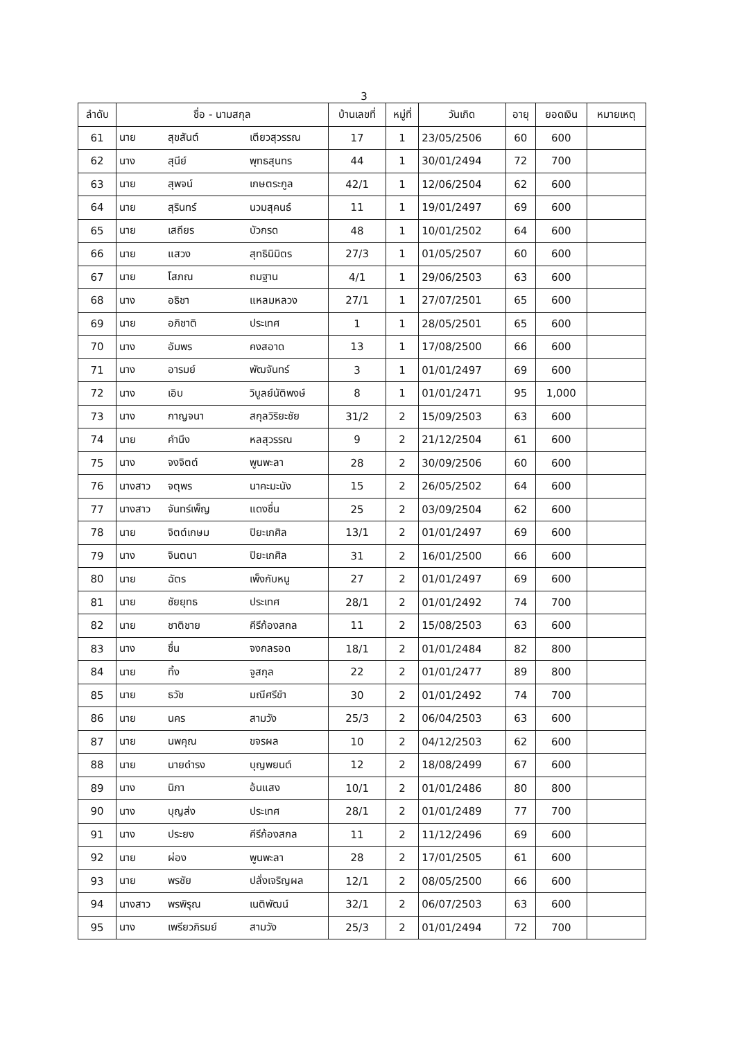3
| ลำดับ | ชื่อ - นามสกุล | | | บ้านเลขที่ | หมู่ที่ | วันเกิด | อายุ | ยอดเงิน | หมายเหตุ |
| --- | --- | --- | --- | --- | --- | --- | --- | --- | --- |
| 61 | นาย | สุขสันต์ | เตียวสุวรรณ | 17 | 1 | 23/05/2506 | 60 | 600 | |
| 62 | นาง | สุนีย์ | พุทธสุนทร | 44 | 1 | 30/01/2494 | 72 | 700 | |
| 63 | นาย | สุพจน์ | เกษตระกูล | 42/1 | 1 | 12/06/2504 | 62 | 600 | |
| 64 | นาย | สุรินทร์ | นวมสุคนธ์ | 11 | 1 | 19/01/2497 | 69 | 600 | |
| 65 | นาย | เสถียร | บัวกรด | 48 | 1 | 10/01/2502 | 64 | 600 | |
| 66 | นาย | แสวง | สุทธินิมิตร | 27/3 | 1 | 01/05/2507 | 60 | 600 | |
| 67 | นาย | โสภณ | ถมฐาน | 4/1 | 1 | 29/06/2503 | 63 | 600 | |
| 68 | นาง | อธิชา | แหลมหลวง | 27/1 | 1 | 27/07/2501 | 65 | 600 | |
| 69 | นาย | อภิชาติ | ประเทศ | 1 | 1 | 28/05/2501 | 65 | 600 | |
| 70 | นาง | อัมพร | คงสอาด | 13 | 1 | 17/08/2500 | 66 | 600 | |
| 71 | นาง | อารมย์ | พัฒจันทร์ | 3 | 1 | 01/01/2497 | 69 | 600 | |
| 72 | นาง | เอิบ | วิบูลย์นัติพงษ์ | 8 | 1 | 01/01/2471 | 95 | 1,000 | |
| 73 | นาง | กาญจนา | สกุลวิริยะชัย | 31/2 | 2 | 15/09/2503 | 63 | 600 | |
| 74 | นาย | คำนึง | หลสุวรรณ | 9 | 2 | 21/12/2504 | 61 | 600 | |
| 75 | นาง | จงจิตต์ | พูนพะลา | 28 | 2 | 30/09/2506 | 60 | 600 | |
| 76 | นางสาว | จตุพร | นาคะมะนัง | 15 | 2 | 26/05/2502 | 64 | 600 | |
| 77 | นางสาว | จันทร์เพ็ญ | แดงชื่น | 25 | 2 | 03/09/2504 | 62 | 600 | |
| 78 | นาย | จิตต์เกษม | ปิยะเกศิล | 13/1 | 2 | 01/01/2497 | 69 | 600 | |
| 79 | นาง | จินตนา | ปิยะเกศิล | 31 | 2 | 16/01/2500 | 66 | 600 | |
| 80 | นาย | ฉัตร | เพ็งกับหนู | 27 | 2 | 01/01/2497 | 69 | 600 | |
| 81 | นาย | ชัยยุทธ | ประเทศ | 28/1 | 2 | 01/01/2492 | 74 | 700 | |
| 82 | นาย | ชาติชาย | คีรีก้องสกล | 11 | 2 | 15/08/2503 | 63 | 600 | |
| 83 | นาง | ชื่น | จงกลรอด | 18/1 | 2 | 01/01/2484 | 82 | 800 | |
| 84 | นาย | ทิ้ง | จูสกุล | 22 | 2 | 01/01/2477 | 89 | 800 | |
| 85 | นาย | ธวัช | มณีศรีขำ | 30 | 2 | 01/01/2492 | 74 | 700 | |
| 86 | นาย | นคร | สามวัง | 25/3 | 2 | 06/04/2503 | 63 | 600 | |
| 87 | นาย | นพคุณ | ขจรผล | 10 | 2 | 04/12/2503 | 62 | 600 | |
| 88 | นาย | นายดำรง | บุญพยนต์ | 12 | 2 | 18/08/2499 | 67 | 600 | |
| 89 | นาง | นิภา | อ้นแสง | 10/1 | 2 | 01/01/2486 | 80 | 800 | |
| 90 | นาง | บุญส่ง | ประเทศ | 28/1 | 2 | 01/01/2489 | 77 | 700 | |
| 91 | นาง | ประยง | คีรีก้องสกล | 11 | 2 | 11/12/2496 | 69 | 600 | |
| 92 | นาย | ผ่อง | พูนพะลา | 28 | 2 | 17/01/2505 | 61 | 600 | |
| 93 | นาย | พรชัย | ปลั่งเจริญผล | 12/1 | 2 | 08/05/2500 | 66 | 600 | |
| 94 | นางสาว | พรพิรุณ | เนติพัฒน์ | 32/1 | 2 | 06/07/2503 | 63 | 600 | |
| 95 | นาง | เพรียวภิรมย์ | สามวัง | 25/3 | 2 | 01/01/2494 | 72 | 700 | |